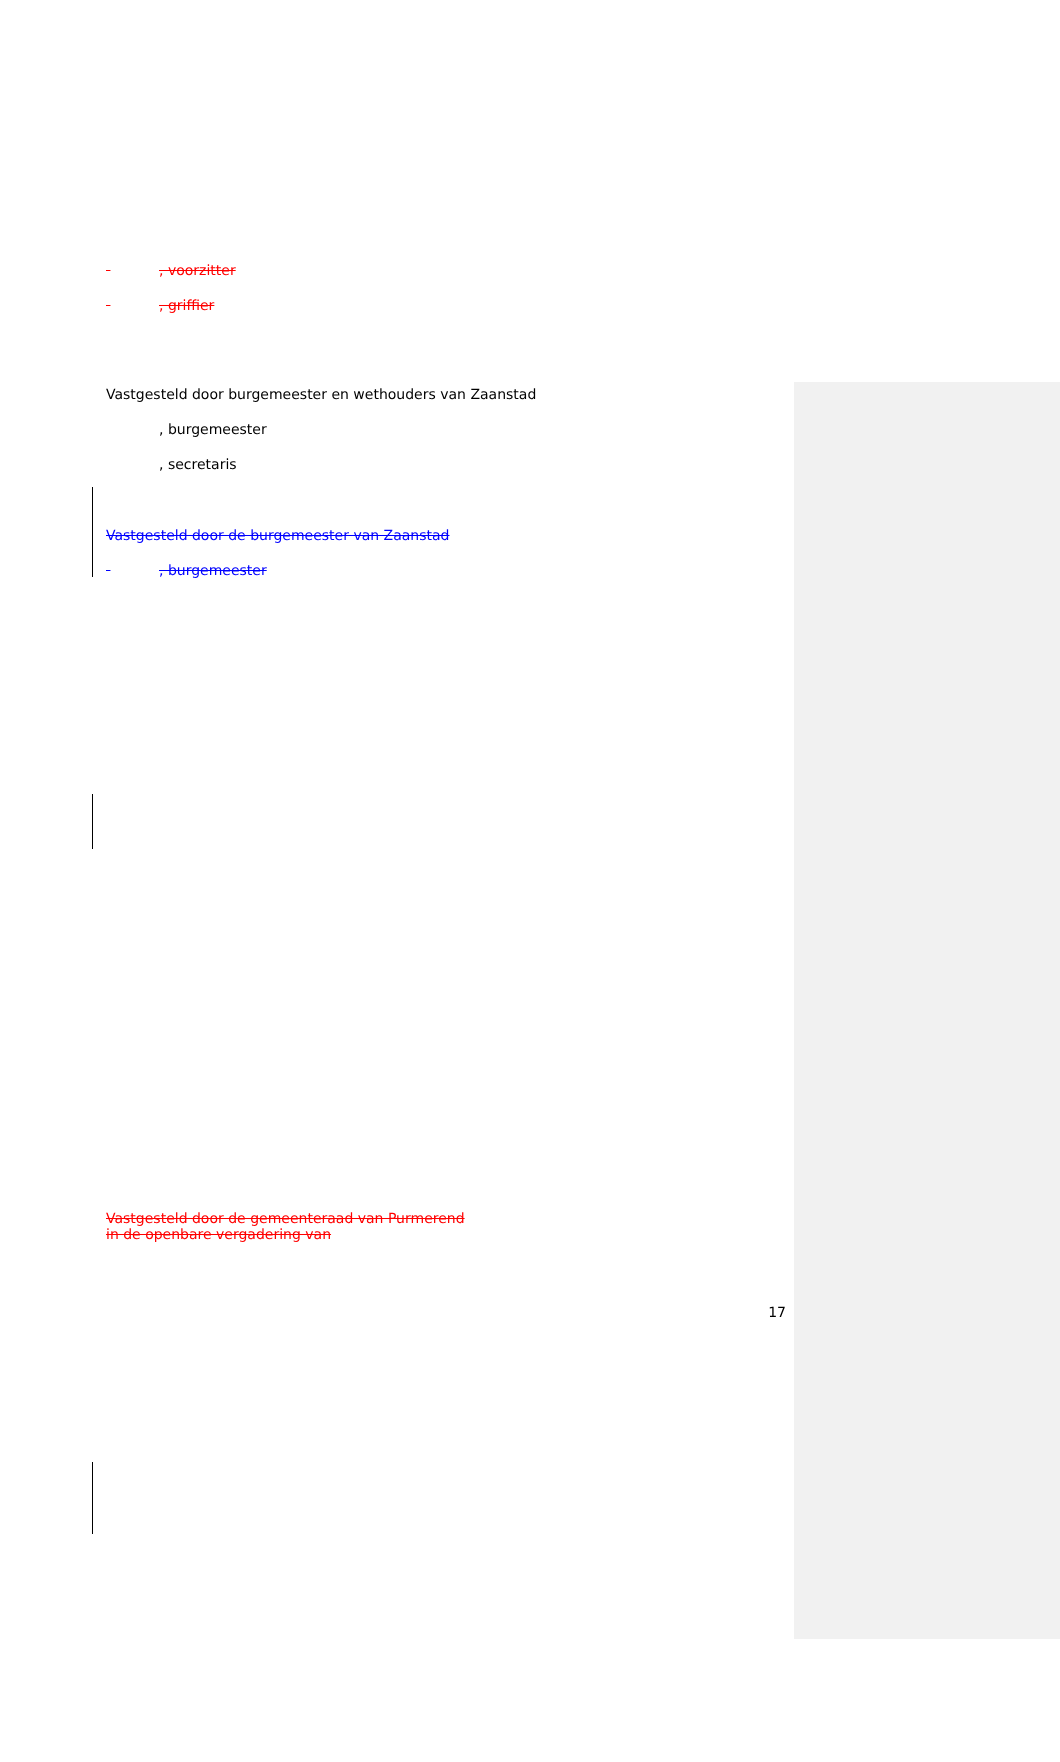, voorzitter
, griffier
Vastgesteld door burgemeester en wethouders van Zaanstad
, burgemeester
, secretaris
Vastgesteld door de burgemeester van Zaanstad
, burgemeester
Vastgesteld door de gemeenteraad van Purmerend
in de openbare vergadering van
17